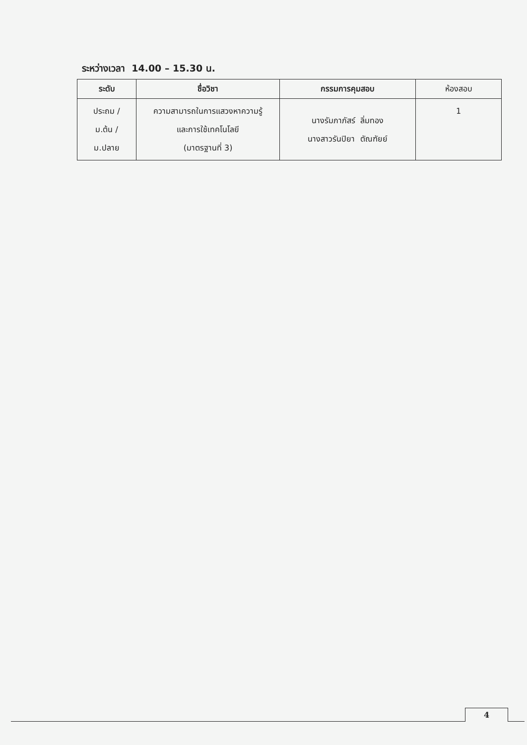ระหว่างเวลา 14.00 – 15.30 น.
| ระดับ | ชื่อวิชา | กรรมการคุมสอบ | ห้องสอบ |
| --- | --- | --- | --- |
| ประถม / ม.ต้น / ม.ปลาย | ความสามารถในการแสวงหาความรู้ และการใช้เทคโนโลยี (มาตรฐานที่ 3) | นางรัมภาภัสร์ ลิ่มทอง นางสาวรันปิยา ตัณฑัยย์ | 1 |
4